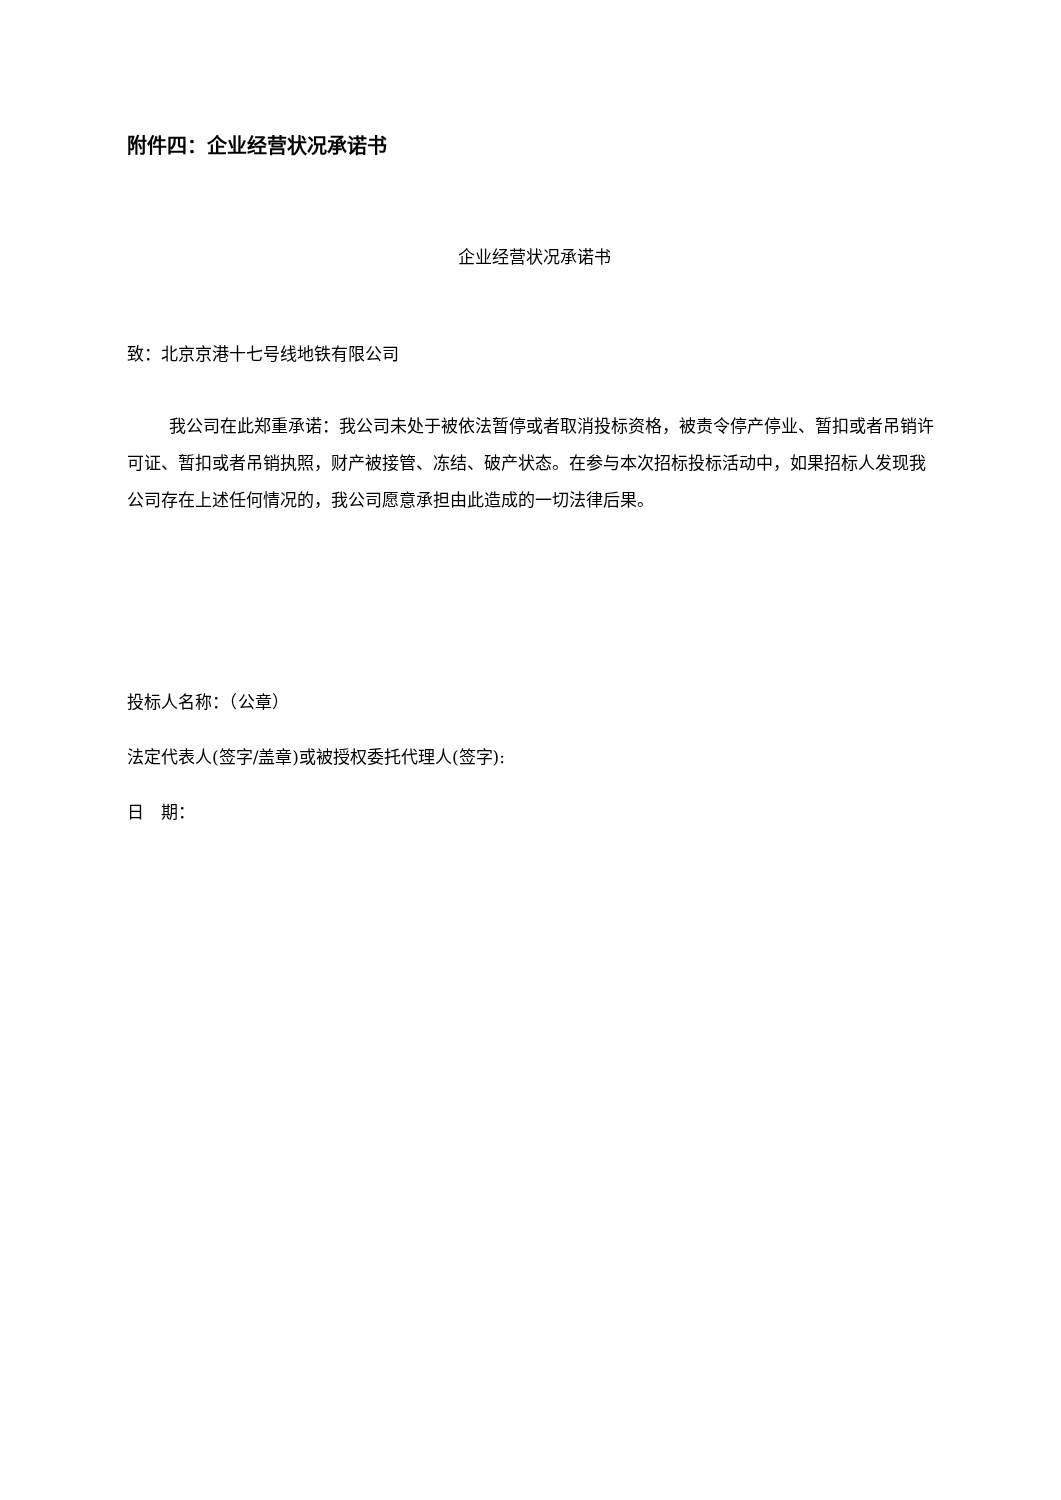附件四：企业经营状况承诺书
企业经营状况承诺书
致：北京京港十七号线地铁有限公司
我公司在此郑重承诺：我公司未处于被依法暂停或者取消投标资格，被责令停产停业、暂扣或者吊销许可证、暂扣或者吊销执照，财产被接管、冻结、破产状态。在参与本次招标投标活动中，如果招标人发现我公司存在上述任何情况的，我公司愿意承担由此造成的一切法律后果。
投标人名称：（公章）
法定代表人(签字/盖章)或被授权委托代理人(签字):
日　期：